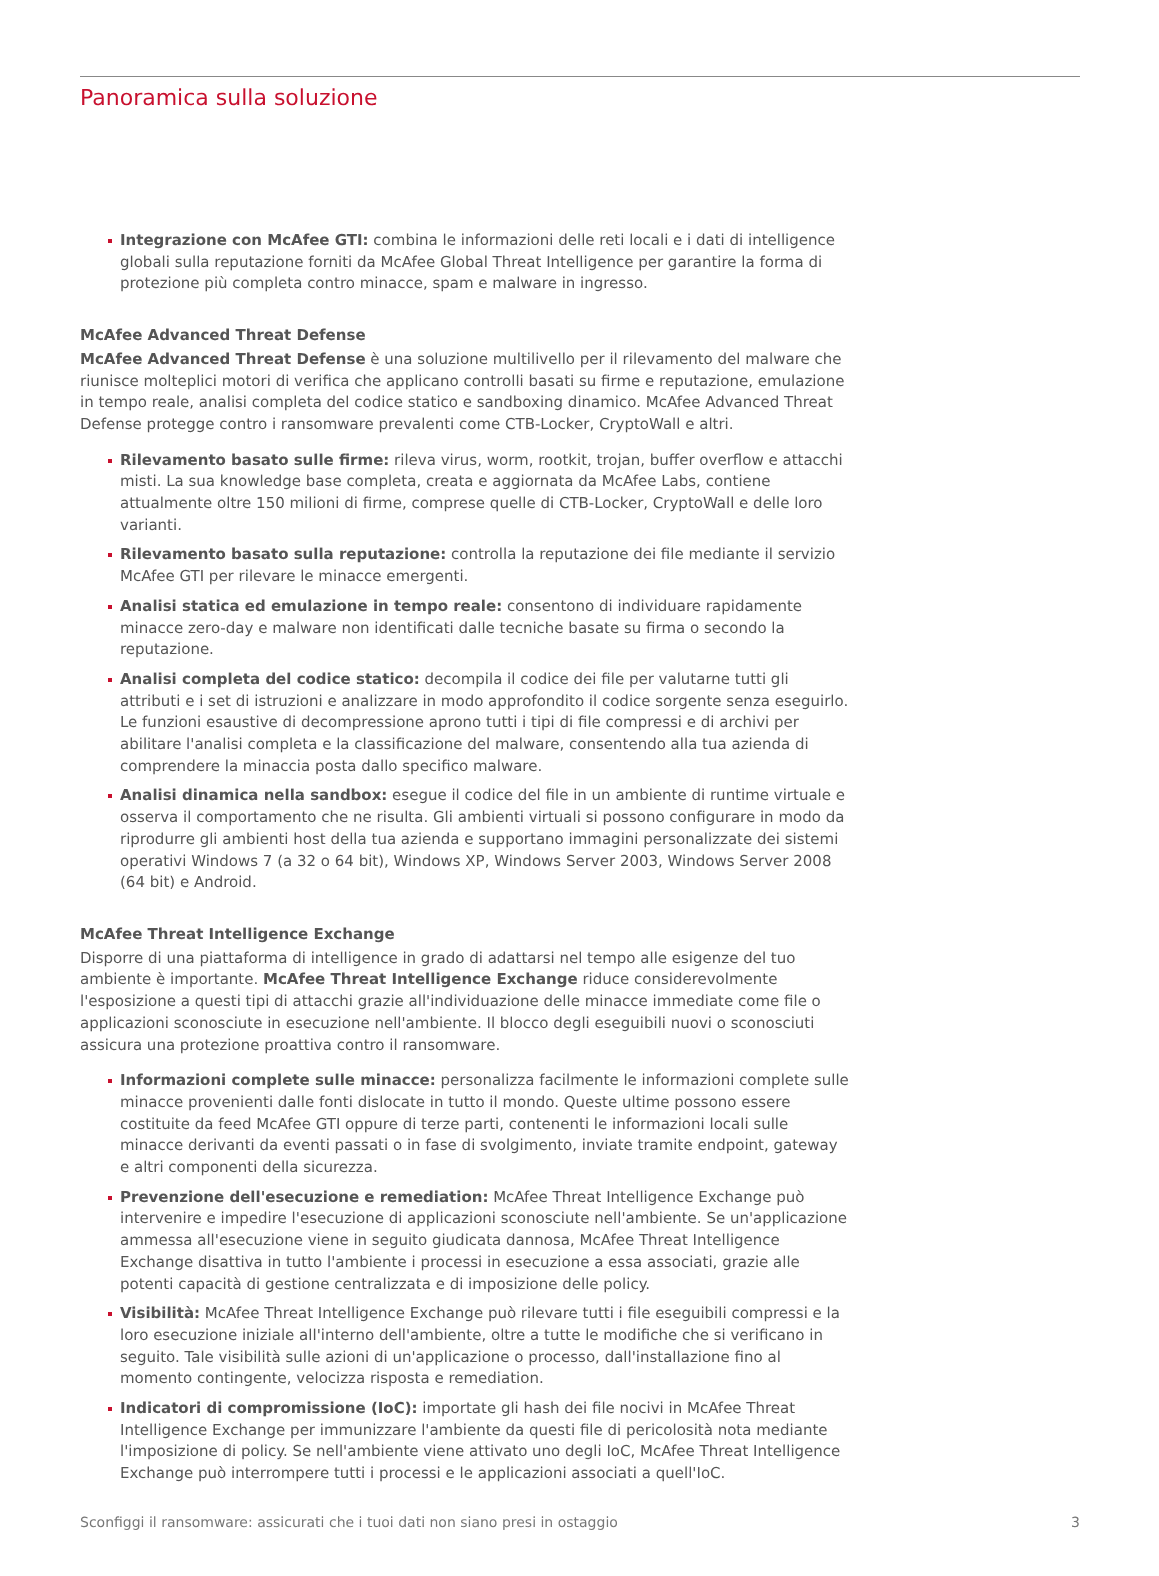Panoramica sulla soluzione
Integrazione con McAfee GTI: combina le informazioni delle reti locali e i dati di intelligence globali sulla reputazione forniti da McAfee Global Threat Intelligence per garantire la forma di protezione più completa contro minacce, spam e malware in ingresso.
McAfee Advanced Threat Defense
McAfee Advanced Threat Defense è una soluzione multilivello per il rilevamento del malware che riunisce molteplici motori di verifica che applicano controlli basati su firme e reputazione, emulazione in tempo reale, analisi completa del codice statico e sandboxing dinamico. McAfee Advanced Threat Defense protegge contro i ransomware prevalenti come CTB-Locker, CryptoWall e altri.
Rilevamento basato sulle firme: rileva virus, worm, rootkit, trojan, buffer overflow e attacchi misti. La sua knowledge base completa, creata e aggiornata da McAfee Labs, contiene attualmente oltre 150 milioni di firme, comprese quelle di CTB-Locker, CryptoWall e delle loro varianti.
Rilevamento basato sulla reputazione: controlla la reputazione dei file mediante il servizio McAfee GTI per rilevare le minacce emergenti.
Analisi statica ed emulazione in tempo reale: consentono di individuare rapidamente minacce zero-day e malware non identificati dalle tecniche basate su firma o secondo la reputazione.
Analisi completa del codice statico: decompila il codice dei file per valutarne tutti gli attributi e i set di istruzioni e analizzare in modo approfondito il codice sorgente senza eseguirlo. Le funzioni esaustive di decompressione aprono tutti i tipi di file compressi e di archivi per abilitare l'analisi completa e la classificazione del malware, consentendo alla tua azienda di comprendere la minaccia posta dallo specifico malware.
Analisi dinamica nella sandbox: esegue il codice del file in un ambiente di runtime virtuale e osserva il comportamento che ne risulta. Gli ambienti virtuali si possono configurare in modo da riprodurre gli ambienti host della tua azienda e supportano immagini personalizzate dei sistemi operativi Windows 7 (a 32 o 64 bit), Windows XP, Windows Server 2003, Windows Server 2008 (64 bit) e Android.
McAfee Threat Intelligence Exchange
Disporre di una piattaforma di intelligence in grado di adattarsi nel tempo alle esigenze del tuo ambiente è importante. McAfee Threat Intelligence Exchange riduce considerevolmente l'esposizione a questi tipi di attacchi grazie all'individuazione delle minacce immediate come file o applicazioni sconosciute in esecuzione nell'ambiente. Il blocco degli eseguibili nuovi o sconosciuti assicura una protezione proattiva contro il ransomware.
Informazioni complete sulle minacce: personalizza facilmente le informazioni complete sulle minacce provenienti dalle fonti dislocate in tutto il mondo. Queste ultime possono essere costituite da feed McAfee GTI oppure di terze parti, contenenti le informazioni locali sulle minacce derivanti da eventi passati o in fase di svolgimento, inviate tramite endpoint, gateway e altri componenti della sicurezza.
Prevenzione dell'esecuzione e remediation: McAfee Threat Intelligence Exchange può intervenire e impedire l'esecuzione di applicazioni sconosciute nell'ambiente. Se un'applicazione ammessa all'esecuzione viene in seguito giudicata dannosa, McAfee Threat Intelligence Exchange disattiva in tutto l'ambiente i processi in esecuzione a essa associati, grazie alle potenti capacità di gestione centralizzata e di imposizione delle policy.
Visibilità: McAfee Threat Intelligence Exchange può rilevare tutti i file eseguibili compressi e la loro esecuzione iniziale all'interno dell'ambiente, oltre a tutte le modifiche che si verificano in seguito. Tale visibilità sulle azioni di un'applicazione o processo, dall'installazione fino al momento contingente, velocizza risposta e remediation.
Indicatori di compromissione (IoC): importate gli hash dei file nocivi in McAfee Threat Intelligence Exchange per immunizzare l'ambiente da questi file di pericolosità nota mediante l'imposizione di policy. Se nell'ambiente viene attivato uno degli IoC, McAfee Threat Intelligence Exchange può interrompere tutti i processi e le applicazioni associati a quell'IoC.
Sconfiggi il ransomware: assicurati che i tuoi dati non siano presi in ostaggio 3